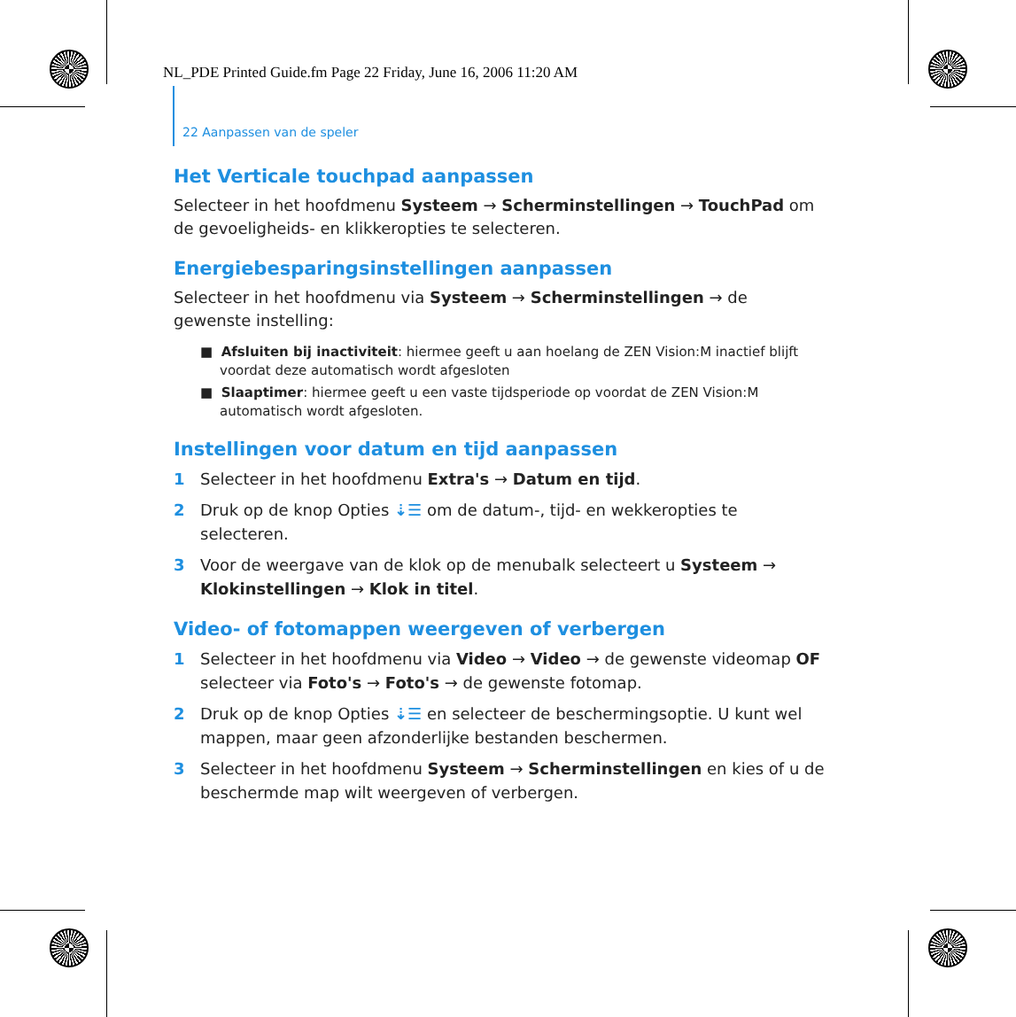NL_PDE Printed Guide.fm Page 22 Friday, June 16, 2006 11:20 AM
22 Aanpassen van de speler
Het Verticale touchpad aanpassen
Selecteer in het hoofdmenu Systeem → Scherminstellingen → TouchPad om de gevoeligheids- en klikkeropties te selecteren.
Energiebesparingsinstellingen aanpassen
Selecteer in het hoofdmenu via Systeem → Scherminstellingen → de gewenste instelling:
■ Afsluiten bij inactiviteit: hiermee geeft u aan hoelang de ZEN Vision:M inactief blijft voordat deze automatisch wordt afgesloten
■ Slaaptimer: hiermee geeft u een vaste tijdsperiode op voordat de ZEN Vision:M automatisch wordt afgesloten.
Instellingen voor datum en tijd aanpassen
1 Selecteer in het hoofdmenu Extra's → Datum en tijd.
2 Druk op de knop Opties ⇣☰ om de datum-, tijd- en wekkeropties te selecteren.
3 Voor de weergave van de klok op de menubalk selecteert u Systeem → Klokinstellingen → Klok in titel.
Video- of fotomappen weergeven of verbergen
1 Selecteer in het hoofdmenu via Video → Video → de gewenste videomap OF selecteer via Foto's → Foto's → de gewenste fotomap.
2 Druk op de knop Opties ⇣☰ en selecteer de beschermingsoptie. U kunt wel mappen, maar geen afzonderlijke bestanden beschermen.
3 Selecteer in het hoofdmenu Systeem → Scherminstellingen en kies of u de beschermde map wilt weergeven of verbergen.